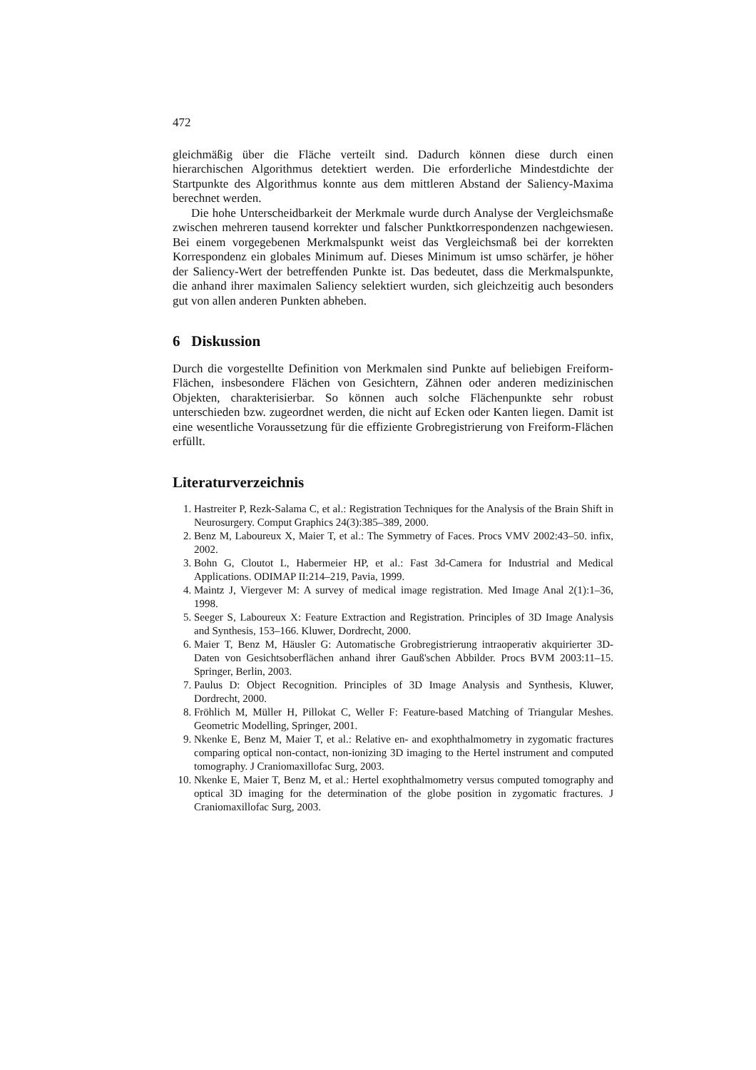472
gleichmäßig über die Fläche verteilt sind. Dadurch können diese durch einen hierarchischen Algorithmus detektiert werden. Die erforderliche Mindestdichte der Startpunkte des Algorithmus konnte aus dem mittleren Abstand der Saliency-Maxima berechnet werden.
Die hohe Unterscheidbarkeit der Merkmale wurde durch Analyse der Vergleichsmaße zwischen mehreren tausend korrekter und falscher Punktkorrespondenzen nachgewiesen. Bei einem vorgegebenen Merkmalspunkt weist das Vergleichsmaß bei der korrekten Korrespondenz ein globales Minimum auf. Dieses Minimum ist umso schärfer, je höher der Saliency-Wert der betreffenden Punkte ist. Das bedeutet, dass die Merkmalspunkte, die anhand ihrer maximalen Saliency selektiert wurden, sich gleichzeitig auch besonders gut von allen anderen Punkten abheben.
6 Diskussion
Durch die vorgestellte Definition von Merkmalen sind Punkte auf beliebigen Freiform-Flächen, insbesondere Flächen von Gesichtern, Zähnen oder anderen medizinischen Objekten, charakterisierbar. So können auch solche Flächenpunkte sehr robust unterschieden bzw. zugeordnet werden, die nicht auf Ecken oder Kanten liegen. Damit ist eine wesentliche Voraussetzung für die effiziente Grobregistrierung von Freiform-Flächen erfüllt.
Literaturverzeichnis
1. Hastreiter P, Rezk-Salama C, et al.: Registration Techniques for the Analysis of the Brain Shift in Neurosurgery. Comput Graphics 24(3):385–389, 2000.
2. Benz M, Laboureux X, Maier T, et al.: The Symmetry of Faces. Procs VMV 2002:43–50. infix, 2002.
3. Bohn G, Cloutot L, Habermeier HP, et al.: Fast 3d-Camera for Industrial and Medical Applications. ODIMAP II:214–219, Pavia, 1999.
4. Maintz J, Viergever M: A survey of medical image registration. Med Image Anal 2(1):1–36, 1998.
5. Seeger S, Laboureux X: Feature Extraction and Registration. Principles of 3D Image Analysis and Synthesis, 153–166. Kluwer, Dordrecht, 2000.
6. Maier T, Benz M, Häusler G: Automatische Grobregistrierung intraoperativ akquirierter 3D-Daten von Gesichtsoberflächen anhand ihrer Gauß'schen Abbilder. Procs BVM 2003:11–15. Springer, Berlin, 2003.
7. Paulus D: Object Recognition. Principles of 3D Image Analysis and Synthesis, Kluwer, Dordrecht, 2000.
8. Fröhlich M, Müller H, Pillokat C, Weller F: Feature-based Matching of Triangular Meshes. Geometric Modelling, Springer, 2001.
9. Nkenke E, Benz M, Maier T, et al.: Relative en- and exophthalmometry in zygomatic fractures comparing optical non-contact, non-ionizing 3D imaging to the Hertel instrument and computed tomography. J Craniomaxillofac Surg, 2003.
10. Nkenke E, Maier T, Benz M, et al.: Hertel exophthalmometry versus computed tomography and optical 3D imaging for the determination of the globe position in zygomatic fractures. J Craniomaxillofac Surg, 2003.